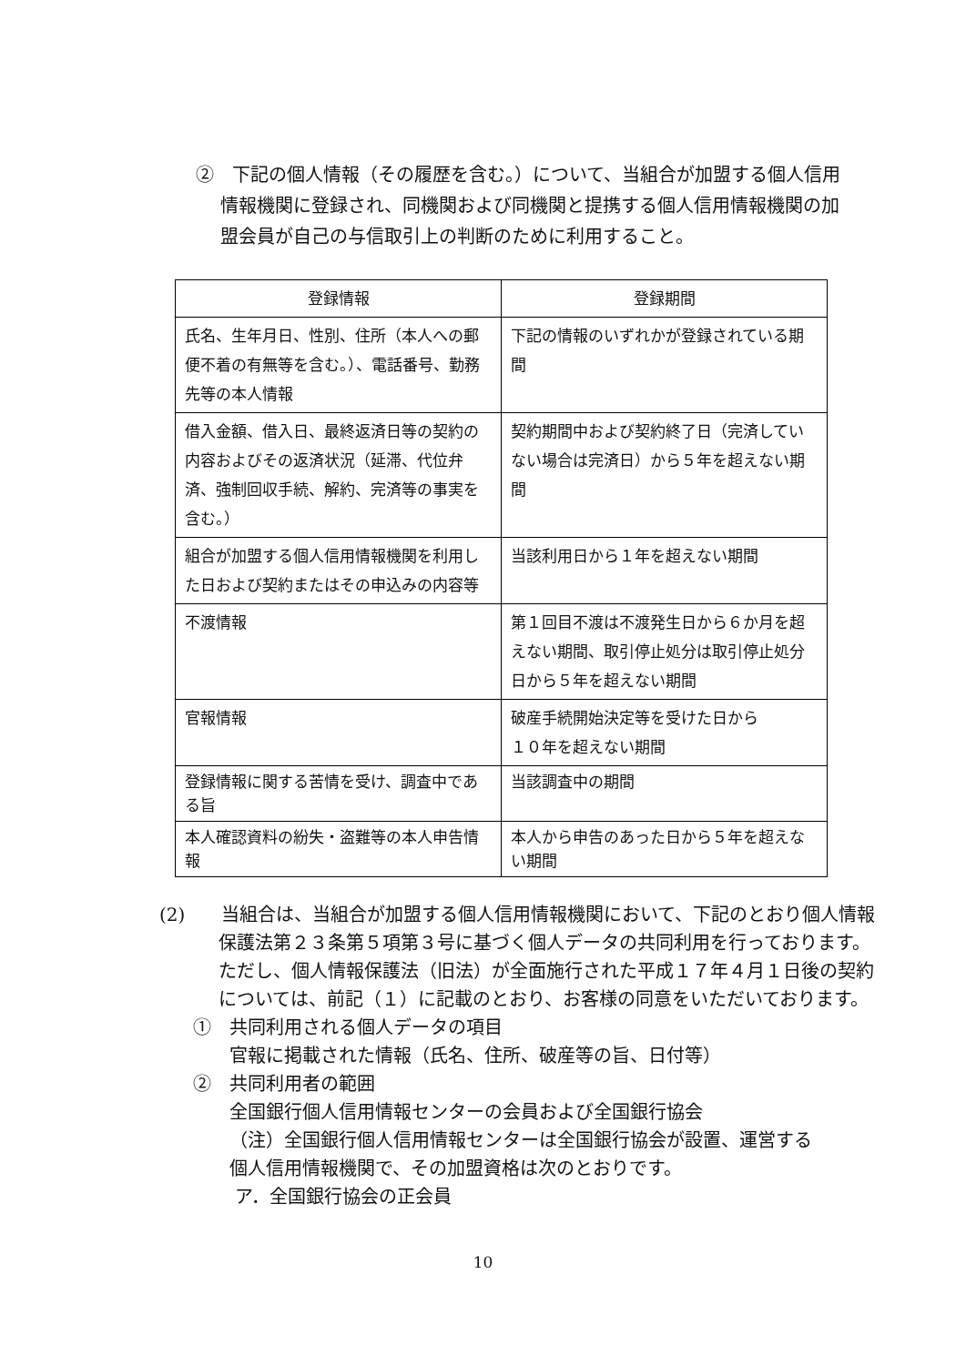②　下記の個人情報（その履歴を含む。）について、当組合が加盟する個人信用情報機関に登録され、同機関および同機関と提携する個人信用情報機関の加盟会員が自己の与信取引上の判断のために利用すること。
| 登録情報 | 登録期間 |
| --- | --- |
| 氏名、生年月日、性別、住所（本人への郵便不着の有無等を含む。）、電話番号、勤務先等の本人情報 | 下記の情報のいずれかが登録されている期間 |
| 借入金額、借入日、最終返済日等の契約の内容およびその返済状況（延滞、代位弁済、強制回収手続、解約、完済等の事実を含む。） | 契約期間中および契約終了日（完済していない場合は完済日）から５年を超えない期間 |
| 組合が加盟する個人信用情報機関を利用した日および契約またはその申込みの内容等 | 当該利用日から１年を超えない期間 |
| 不渡情報 | 第１回目不渡は不渡発生日から６か月を超えない期間、取引停止処分は取引停止処分日から５年を超えない期間 |
| 官報情報 | 破産手続開始決定等を受けた日から １０年を超えない期間 |
| 登録情報に関する苦情を受け、調査中である旨 | 当該調査中の期間 |
| 本人確認資料の紛失・盗難等の本人申告情報 | 本人から申告のあった日から５年を超えない期間 |
(2)　　当組合は、当組合が加盟する個人信用情報機関において、下記のとおり個人情報保護法第２３条第５項第３号に基づく個人データの共同利用を行っております。ただし、個人情報保護法（旧法）が全面施行された平成１７年４月１日後の契約については、前記（１）に記載のとおり、お客様の同意をいただいております。
①　共同利用される個人データの項目
官報に掲載された情報（氏名、住所、破産等の旨、日付等）
②　共同利用者の範囲
全国銀行個人信用情報センターの会員および全国銀行協会
（注）全国銀行個人信用情報センターは全国銀行協会が設置、運営する個人信用情報機関で、その加盟資格は次のとおりです。
ア．全国銀行協会の正会員
10